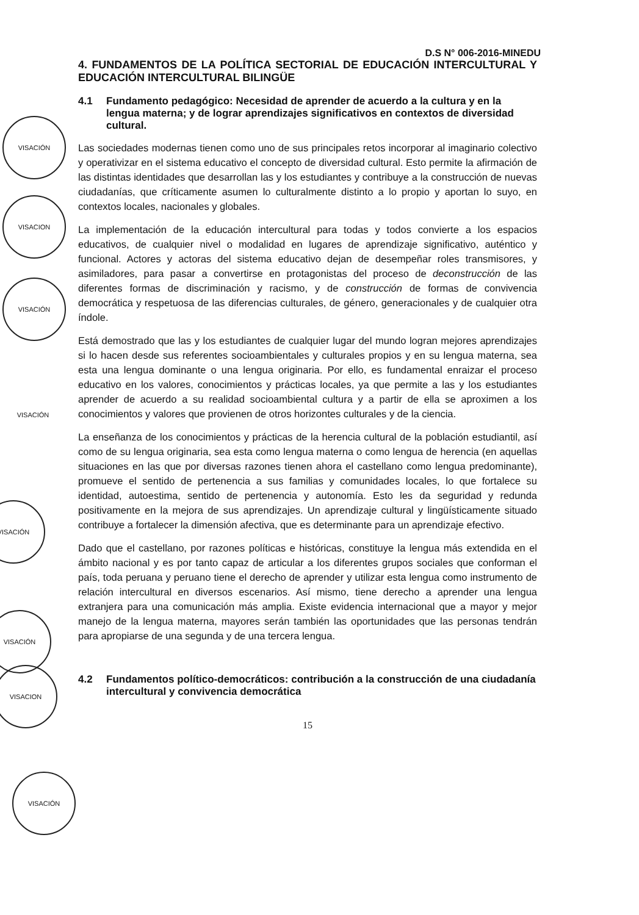VISACIÓN
VISACION
VISACIÓN
VISACIÓN
VISACIÓN
VISACIÓN
VISACION
VISACIÓN
D.S N° 006-2016-MINEDU
4. FUNDAMENTOS DE LA POLÍTICA SECTORIAL DE EDUCACIÓN INTERCULTURAL Y EDUCACIÓN INTERCULTURAL BILINGÜE
4.1 Fundamento pedagógico: Necesidad de aprender de acuerdo a la cultura y en la lengua materna; y de lograr aprendizajes significativos en contextos de diversidad cultural.
Las sociedades modernas tienen como uno de sus principales retos incorporar al imaginario colectivo y operativizar en el sistema educativo el concepto de diversidad cultural. Esto permite la afirmación de las distintas identidades que desarrollan las y los estudiantes y contribuye a la construcción de nuevas ciudadanías, que críticamente asumen lo culturalmente distinto a lo propio y aportan lo suyo, en contextos locales, nacionales y globales.
La implementación de la educación intercultural para todas y todos convierte a los espacios educativos, de cualquier nivel o modalidad en lugares de aprendizaje significativo, auténtico y funcional. Actores y actoras del sistema educativo dejan de desempeñar roles transmisores, y asimiladores, para pasar a convertirse en protagonistas del proceso de deconstrucción de las diferentes formas de discriminación y racismo, y de construcción de formas de convivencia democrática y respetuosa de las diferencias culturales, de género, generacionales y de cualquier otra índole.
Está demostrado que las y los estudiantes de cualquier lugar del mundo logran mejores aprendizajes si lo hacen desde sus referentes socioambientales y culturales propios y en su lengua materna, sea esta una lengua dominante o una lengua originaria. Por ello, es fundamental enraizar el proceso educativo en los valores, conocimientos y prácticas locales, ya que permite a las y los estudiantes aprender de acuerdo a su realidad socioambiental cultura y a partir de ella se aproximen a los conocimientos y valores que provienen de otros horizontes culturales y de la ciencia.
La enseñanza de los conocimientos y prácticas de la herencia cultural de la población estudiantil, así como de su lengua originaria, sea esta como lengua materna o como lengua de herencia (en aquellas situaciones en las que por diversas razones tienen ahora el castellano como lengua predominante), promueve el sentido de pertenencia a sus familias y comunidades locales, lo que fortalece su identidad, autoestima, sentido de pertenencia y autonomía. Esto les da seguridad y redunda positivamente en la mejora de sus aprendizajes. Un aprendizaje cultural y lingüísticamente situado contribuye a fortalecer la dimensión afectiva, que es determinante para un aprendizaje efectivo.
Dado que el castellano, por razones políticas e históricas, constituye la lengua más extendida en el ámbito nacional y es por tanto capaz de articular a los diferentes grupos sociales que conforman el país, toda peruana y peruano tiene el derecho de aprender y utilizar esta lengua como instrumento de relación intercultural en diversos escenarios. Así mismo, tiene derecho a aprender una lengua extranjera para una comunicación más amplia. Existe evidencia internacional que a mayor y mejor manejo de la lengua materna, mayores serán también las oportunidades que las personas tendrán para apropiarse de una segunda y de una tercera lengua.
4.2 Fundamentos político-democráticos: contribución a la construcción de una ciudadanía intercultural y convivencia democrática
15